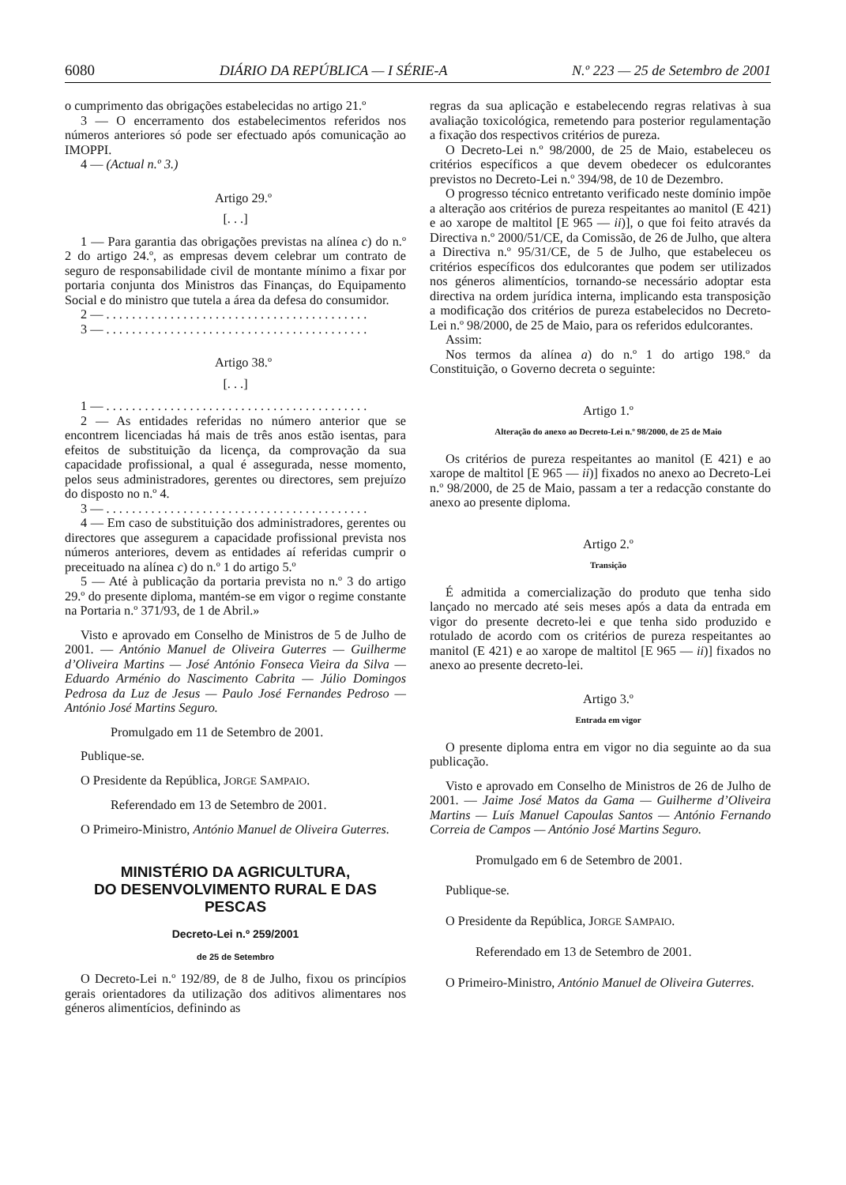6080 DIÁRIO DA REPÚBLICA — I SÉRIE-A N.º 223 — 25 de Setembro de 2001
o cumprimento das obrigações estabelecidas no artigo 21.º
3 — O encerramento dos estabelecimentos referidos nos números anteriores só pode ser efectuado após comunicação ao IMOPPI.
4 — (Actual n.º 3.)
Artigo 29.º
[. . .]
1 — Para garantia das obrigações previstas na alínea c) do n.º 2 do artigo 24.º, as empresas devem celebrar um contrato de seguro de responsabilidade civil de montante mínimo a fixar por portaria conjunta dos Ministros das Finanças, do Equipamento Social e do ministro que tutela a área da defesa do consumidor.
2 — . . . . . . . . . . . . . . . . . . . . . . . . . . . . . . . . . . . . . . . . .
3 — . . . . . . . . . . . . . . . . . . . . . . . . . . . . . . . . . . . . . . . . .
Artigo 38.º
[. . .]
1 — . . . . . . . . . . . . . . . . . . . . . . . . . . . . . . . . . . . . . . . . .
2 — As entidades referidas no número anterior que se encontrem licenciadas há mais de três anos estão isentas, para efeitos de substituição da licença, da comprovação da sua capacidade profissional, a qual é assegurada, nesse momento, pelos seus administradores, gerentes ou directores, sem prejuízo do disposto no n.º 4.
3 — . . . . . . . . . . . . . . . . . . . . . . . . . . . . . . . . . . . . . . . . .
4 — Em caso de substituição dos administradores, gerentes ou directores que assegurem a capacidade profissional prevista nos números anteriores, devem as entidades aí referidas cumprir o preceituado na alínea c) do n.º 1 do artigo 5.º
5 — Até à publicação da portaria prevista no n.º 3 do artigo 29.º do presente diploma, mantém-se em vigor o regime constante na Portaria n.º 371/93, de 1 de Abril.»
Visto e aprovado em Conselho de Ministros de 5 de Julho de 2001. — António Manuel de Oliveira Guterres — Guilherme d’Oliveira Martins — José António Fonseca Vieira da Silva — Eduardo Arménio do Nascimento Cabrita — Júlio Domingos Pedrosa da Luz de Jesus — Paulo José Fernandes Pedroso — António José Martins Seguro.
Promulgado em 11 de Setembro de 2001.
Publique-se.
O Presidente da República, JORGE SAMPAIO.
Referendado em 13 de Setembro de 2001.
O Primeiro-Ministro, António Manuel de Oliveira Guterres.
MINISTÉRIO DA AGRICULTURA,
DO DESENVOLVIMENTO RURAL E DAS PESCAS
Decreto-Lei n.º 259/2001
de 25 de Setembro
O Decreto-Lei n.º 192/89, de 8 de Julho, fixou os princípios gerais orientadores da utilização dos aditivos alimentares nos géneros alimentícios, definindo as
regras da sua aplicação e estabelecendo regras relativas à sua avaliação toxicológica, remetendo para posterior regulamentação a fixação dos respectivos critérios de pureza.
O Decreto-Lei n.º 98/2000, de 25 de Maio, estabeleceu os critérios específicos a que devem obedecer os edulcorantes previstos no Decreto-Lei n.º 394/98, de 10 de Dezembro.
O progresso técnico entretanto verificado neste domínio impõe a alteração aos critérios de pureza respeitantes ao manitol (E 421) e ao xarope de maltitol [E 965 — ii)], o que foi feito através da Directiva n.º 2000/51/CE, da Comissão, de 26 de Julho, que altera a Directiva n.º 95/31/CE, de 5 de Julho, que estabeleceu os critérios específicos dos edulcorantes que podem ser utilizados nos géneros alimentícios, tornando-se necessário adoptar esta directiva na ordem jurídica interna, implicando esta transposição a modificação dos critérios de pureza estabelecidos no Decreto-Lei n.º 98/2000, de 25 de Maio, para os referidos edulcorantes.
Assim:
Nos termos da alínea a) do n.º 1 do artigo 198.º da Constituição, o Governo decreta o seguinte:
Artigo 1.º
Alteração do anexo ao Decreto-Lei n.º 98/2000, de 25 de Maio
Os critérios de pureza respeitantes ao manitol (E 421) e ao xarope de maltitol [E 965 — ii)] fixados no anexo ao Decreto-Lei n.º 98/2000, de 25 de Maio, passam a ter a redacção constante do anexo ao presente diploma.
Artigo 2.º
Transição
É admitida a comercialização do produto que tenha sido lançado no mercado até seis meses após a data da entrada em vigor do presente decreto-lei e que tenha sido produzido e rotulado de acordo com os critérios de pureza respeitantes ao manitol (E 421) e ao xarope de maltitol [E 965 — ii)] fixados no anexo ao presente decreto-lei.
Artigo 3.º
Entrada em vigor
O presente diploma entra em vigor no dia seguinte ao da sua publicação.
Visto e aprovado em Conselho de Ministros de 26 de Julho de 2001. — Jaime José Matos da Gama — Guilherme d’Oliveira Martins — Luís Manuel Capoulas Santos — António Fernando Correia de Campos — António José Martins Seguro.
Promulgado em 6 de Setembro de 2001.
Publique-se.
O Presidente da República, JORGE SAMPAIO.
Referendado em 13 de Setembro de 2001.
O Primeiro-Ministro, António Manuel de Oliveira Guterres.